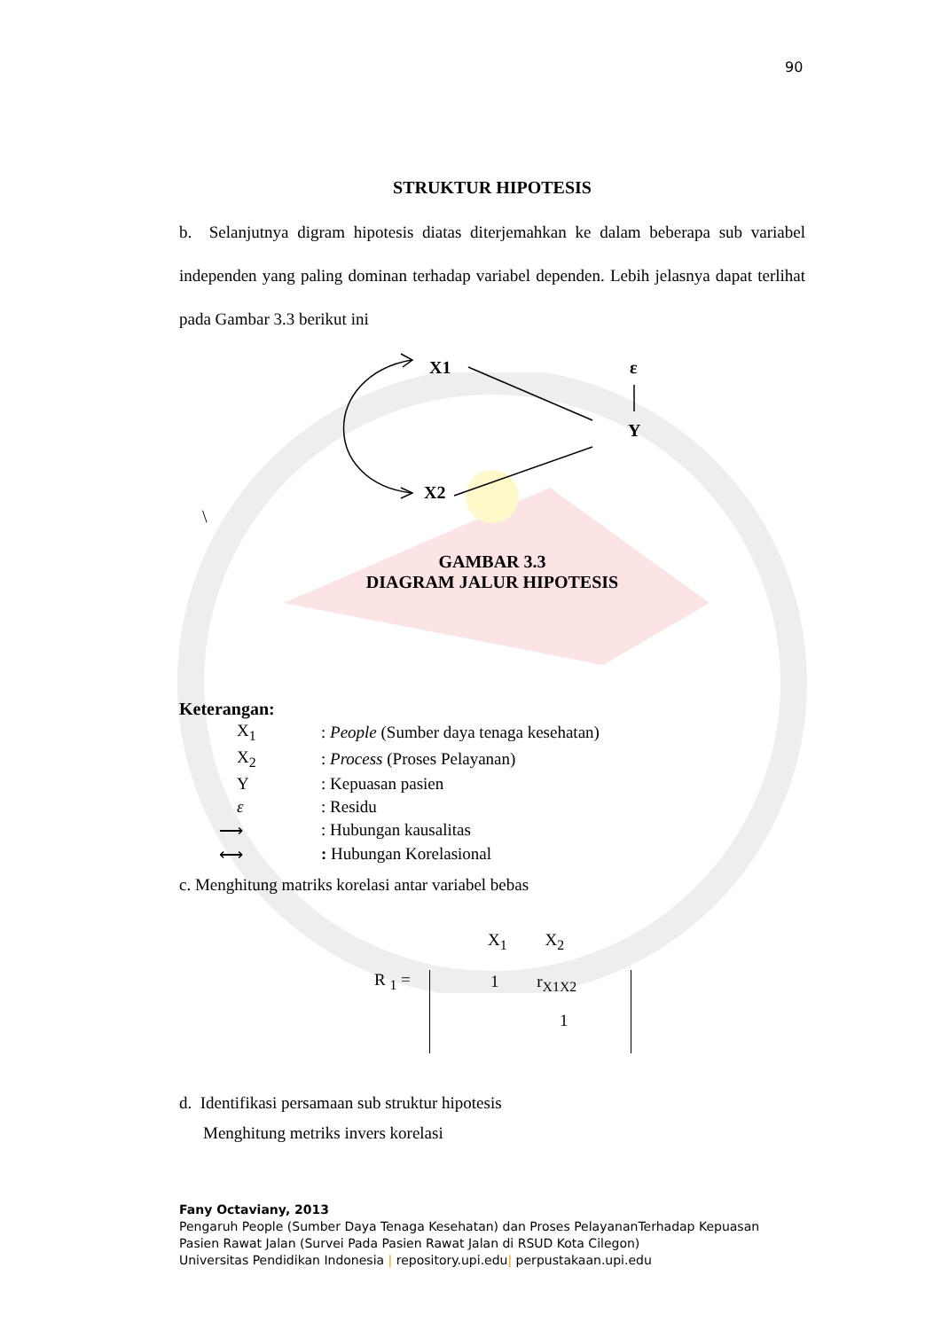90
STRUKTUR HIPOTESIS
b. Selanjutnya digram hipotesis diatas diterjemahkan ke dalam beberapa sub variabel independen yang paling dominan terhadap variabel dependen. Lebih jelasnya dapat terlihat pada Gambar 3.3 berikut ini
X1
ε
Y
X2
\
GAMBAR 3.3
DIAGRAM JALUR HIPOTESIS
Keterangan:
| X<sub>1</sub> | : People (Sumber daya tenaga kesehatan) |
| X<sub>2</sub> | : Process (Proses Pelayanan) |
| Y | : Kepuasan pasien |
| ε | : Residu |
| ⟶ | : Hubungan kausalitas |
| ⟷ | : Hubungan Korelasional |
c. Menghitung matriks korelasi antar variabel bebas
X<sub>1</sub> X<sub>2</sub>
R <sub>1</sub> =
1 r<sub>X1X2</sub>
1
d. Identifikasi persamaan sub struktur hipotesis
Menghitung metriks invers korelasi
Fany Octaviany, 2013
Pengaruh People (Sumber Daya Tenaga Kesehatan) dan Proses PelayananTerhadap Kepuasan
Pasien Rawat Jalan (Survei Pada Pasien Rawat Jalan di RSUD Kota Cilegon)
Universitas Pendidikan Indonesia | repository.upi.edu| perpustakaan.upi.edu